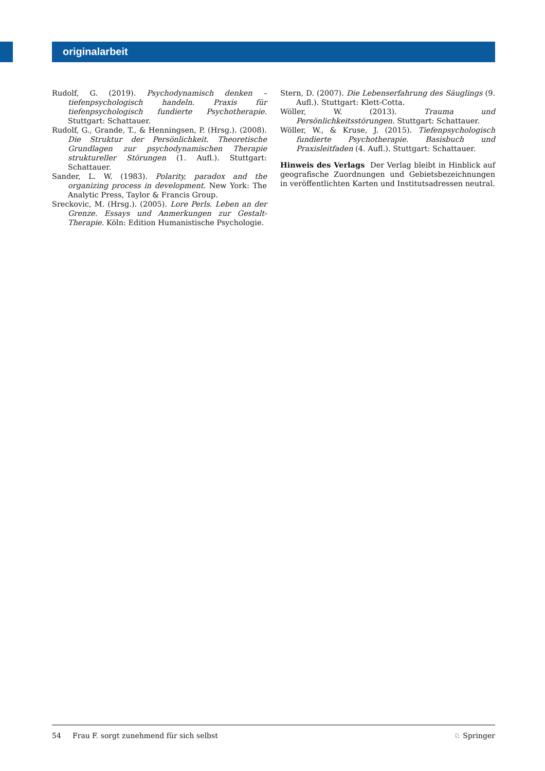originalarbeit
Rudolf, G. (2019). Psychodynamisch denken – tiefenpsychologisch handeln. Praxis für tiefenpsychologisch fundierte Psychotherapie. Stuttgart: Schattauer.
Rudolf, G., Grande, T., & Henningsen, P. (Hrsg.). (2008). Die Struktur der Persönlichkeit. Theoretische Grundlagen zur psychodynamischen Therapie struktureller Störungen (1. Aufl.). Stuttgart: Schattauer.
Sander, L. W. (1983). Polarity, paradox and the organizing process in development. New York: The Analytic Press, Taylor & Francis Group.
Sreckovic, M. (Hrsg.). (2005). Lore Perls. Leben an der Grenze. Essays und Anmerkungen zur Gestalt-Therapie. Köln: Edition Humanistische Psychologie.
Stern, D. (2007). Die Lebenserfahrung des Säuglings (9. Aufl.). Stuttgart: Klett-Cotta.
Wöller, W. (2013). Trauma und Persönlichkeitsstörungen. Stuttgart: Schattauer.
Wöller, W., & Kruse, J. (2015). Tiefenpsychologisch fundierte Psychotherapie. Basisbuch und Praxisleitfaden (4. Aufl.). Stuttgart: Schattauer.
Hinweis des Verlags Der Verlag bleibt in Hinblick auf geografische Zuordnungen und Gebietsbezeichnungen in veröffentlichten Karten und Institutsadressen neutral.
54 Frau F. sorgt zunehmend für sich selbst ♘ Springer